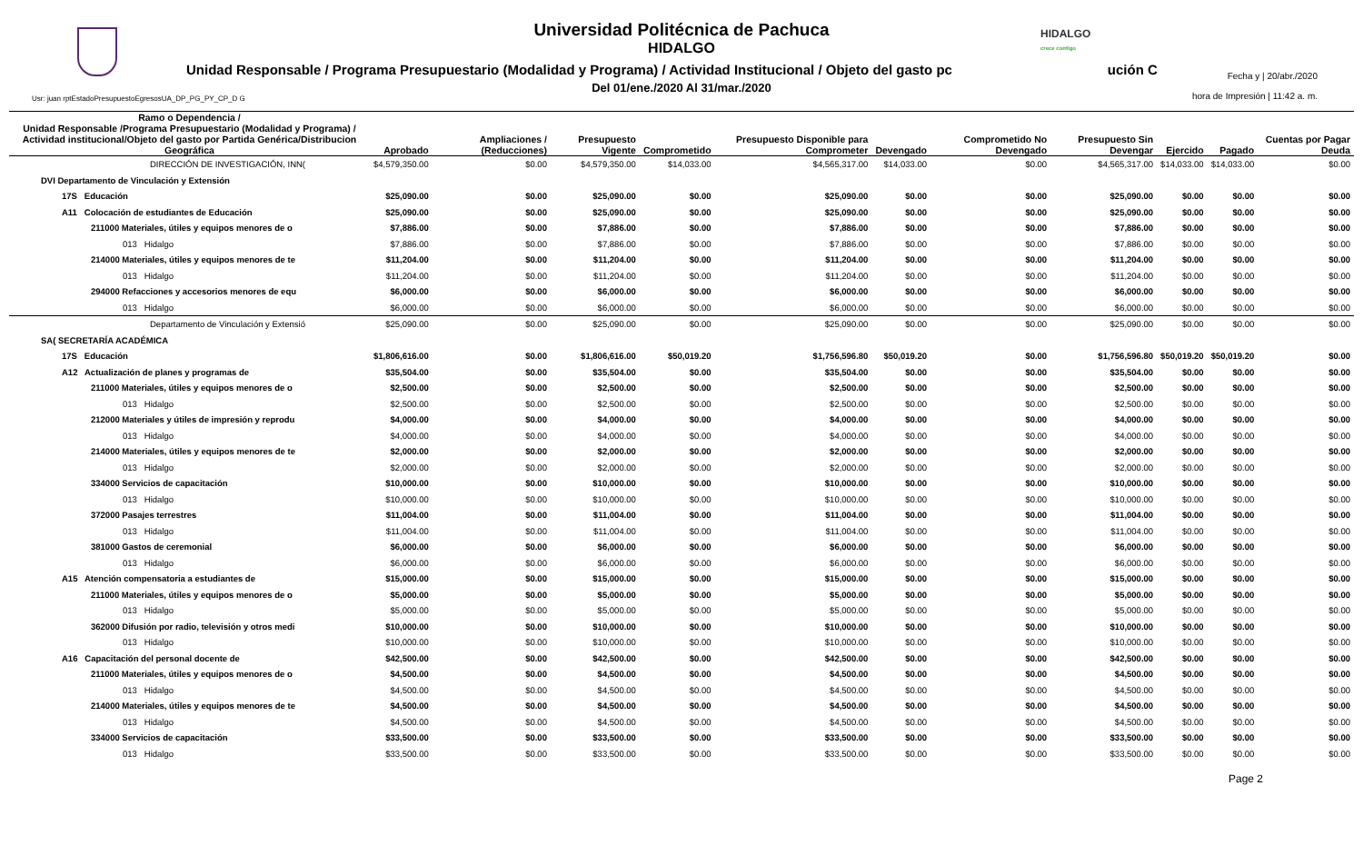HIDALGO
crece contigo
Universidad Politécnica de Pachuca
HIDALGO
Unidad Responsable / Programa Presupuestario (Modalidad y Programa) / Actividad Institucional / Objeto del gasto pc ución C
Del 01/ene./2020 Al 31/mar./2020
Usr: juan rptEstadoPresupuestoEgresosUA_DP_PG_PY_CP_D G
Fecha y | 20/abr./2020
hora de Impresión | 11:42 a. m.
| Ramo o Dependencia / Unidad Responsable /Programa Presupuestario (Modalidad y Programa) / Actividad institucional/Objeto del gasto por Partida Genérica/Distribucion Geográfica | Aprobado | Ampliaciones / (Reducciones) | Presupuesto Vigente | Comprometido | Presupuesto Disponible para Comprometer | Devengado | Comprometido No Devengado | Presupuesto Sin Devengar | Ejercido | Pagado | Cuentas por Pagar Deuda |
| --- | --- | --- | --- | --- | --- | --- | --- | --- | --- | --- | --- |
| DIRECCIÓN DE INVESTIGACIÓN, INN( | $4,579,350.00 | $0.00 | $4,579,350.00 | $14,033.00 | $4,565,317.00 | $14,033.00 | $0.00 | $4,565,317.00 | $14,033.00 | $14,033.00 | $0.00 |
| DVI Departamento de Vinculación y Extensión | | | | | | | | | | | |
| 17S Educación | $25,090.00 | $0.00 | $25,090.00 | $0.00 | $25,090.00 | $0.00 | $0.00 | $25,090.00 | $0.00 | $0.00 | $0.00 |
| A11 Colocación de estudiantes de Educación | $25,090.00 | $0.00 | $25,090.00 | $0.00 | $25,090.00 | $0.00 | $0.00 | $25,090.00 | $0.00 | $0.00 | $0.00 |
| 211000 Materiales, útiles y equipos menores de o | $7,886.00 | $0.00 | $7,886.00 | $0.00 | $7,886.00 | $0.00 | $0.00 | $7,886.00 | $0.00 | $0.00 | $0.00 |
| 013 Hidalgo | $7,886.00 | $0.00 | $7,886.00 | $0.00 | $7,886.00 | $0.00 | $0.00 | $7,886.00 | $0.00 | $0.00 | $0.00 |
| 214000 Materiales, útiles y equipos menores de te | $11,204.00 | $0.00 | $11,204.00 | $0.00 | $11,204.00 | $0.00 | $0.00 | $11,204.00 | $0.00 | $0.00 | $0.00 |
| 013 Hidalgo | $11,204.00 | $0.00 | $11,204.00 | $0.00 | $11,204.00 | $0.00 | $0.00 | $11,204.00 | $0.00 | $0.00 | $0.00 |
| 294000 Refacciones y accesorios menores de equ | $6,000.00 | $0.00 | $6,000.00 | $0.00 | $6,000.00 | $0.00 | $0.00 | $6,000.00 | $0.00 | $0.00 | $0.00 |
| 013 Hidalgo | $6,000.00 | $0.00 | $6,000.00 | $0.00 | $6,000.00 | $0.00 | $0.00 | $6,000.00 | $0.00 | $0.00 | $0.00 |
| Departamento de Vinculación y Extensió | $25,090.00 | $0.00 | $25,090.00 | $0.00 | $25,090.00 | $0.00 | $0.00 | $25,090.00 | $0.00 | $0.00 | $0.00 |
| SA( SECRETARÍA ACADÉMICA | | | | | | | | | | | |
| 17S Educación | $1,806,616.00 | $0.00 | $1,806,616.00 | $50,019.20 | $1,756,596.80 | $50,019.20 | $0.00 | $1,756,596.80 | $50,019.20 | $50,019.20 | $0.00 |
| A12 Actualización de planes y programas de | $35,504.00 | $0.00 | $35,504.00 | $0.00 | $35,504.00 | $0.00 | $0.00 | $35,504.00 | $0.00 | $0.00 | $0.00 |
| 211000 Materiales, útiles y equipos menores de o | $2,500.00 | $0.00 | $2,500.00 | $0.00 | $2,500.00 | $0.00 | $0.00 | $2,500.00 | $0.00 | $0.00 | $0.00 |
| 013 Hidalgo | $2,500.00 | $0.00 | $2,500.00 | $0.00 | $2,500.00 | $0.00 | $0.00 | $2,500.00 | $0.00 | $0.00 | $0.00 |
| 212000 Materiales y útiles de impresión y reprodu | $4,000.00 | $0.00 | $4,000.00 | $0.00 | $4,000.00 | $0.00 | $0.00 | $4,000.00 | $0.00 | $0.00 | $0.00 |
| 013 Hidalgo | $4,000.00 | $0.00 | $4,000.00 | $0.00 | $4,000.00 | $0.00 | $0.00 | $4,000.00 | $0.00 | $0.00 | $0.00 |
| 214000 Materiales, útiles y equipos menores de te | $2,000.00 | $0.00 | $2,000.00 | $0.00 | $2,000.00 | $0.00 | $0.00 | $2,000.00 | $0.00 | $0.00 | $0.00 |
| 013 Hidalgo | $2,000.00 | $0.00 | $2,000.00 | $0.00 | $2,000.00 | $0.00 | $0.00 | $2,000.00 | $0.00 | $0.00 | $0.00 |
| 334000 Servicios de capacitación | $10,000.00 | $0.00 | $10,000.00 | $0.00 | $10,000.00 | $0.00 | $0.00 | $10,000.00 | $0.00 | $0.00 | $0.00 |
| 013 Hidalgo | $10,000.00 | $0.00 | $10,000.00 | $0.00 | $10,000.00 | $0.00 | $0.00 | $10,000.00 | $0.00 | $0.00 | $0.00 |
| 372000 Pasajes terrestres | $11,004.00 | $0.00 | $11,004.00 | $0.00 | $11,004.00 | $0.00 | $0.00 | $11,004.00 | $0.00 | $0.00 | $0.00 |
| 013 Hidalgo | $11,004.00 | $0.00 | $11,004.00 | $0.00 | $11,004.00 | $0.00 | $0.00 | $11,004.00 | $0.00 | $0.00 | $0.00 |
| 381000 Gastos de ceremonial | $6,000.00 | $0.00 | $6,000.00 | $0.00 | $6,000.00 | $0.00 | $0.00 | $6,000.00 | $0.00 | $0.00 | $0.00 |
| 013 Hidalgo | $6,000.00 | $0.00 | $6,000.00 | $0.00 | $6,000.00 | $0.00 | $0.00 | $6,000.00 | $0.00 | $0.00 | $0.00 |
| A15 Atención compensatoria a estudiantes de | $15,000.00 | $0.00 | $15,000.00 | $0.00 | $15,000.00 | $0.00 | $0.00 | $15,000.00 | $0.00 | $0.00 | $0.00 |
| 211000 Materiales, útiles y equipos menores de o | $5,000.00 | $0.00 | $5,000.00 | $0.00 | $5,000.00 | $0.00 | $0.00 | $5,000.00 | $0.00 | $0.00 | $0.00 |
| 013 Hidalgo | $5,000.00 | $0.00 | $5,000.00 | $0.00 | $5,000.00 | $0.00 | $0.00 | $5,000.00 | $0.00 | $0.00 | $0.00 |
| 362000 Difusión por radio, televisión y otros medi | $10,000.00 | $0.00 | $10,000.00 | $0.00 | $10,000.00 | $0.00 | $0.00 | $10,000.00 | $0.00 | $0.00 | $0.00 |
| 013 Hidalgo | $10,000.00 | $0.00 | $10,000.00 | $0.00 | $10,000.00 | $0.00 | $0.00 | $10,000.00 | $0.00 | $0.00 | $0.00 |
| A16 Capacitación del personal docente de | $42,500.00 | $0.00 | $42,500.00 | $0.00 | $42,500.00 | $0.00 | $0.00 | $42,500.00 | $0.00 | $0.00 | $0.00 |
| 211000 Materiales, útiles y equipos menores de o | $4,500.00 | $0.00 | $4,500.00 | $0.00 | $4,500.00 | $0.00 | $0.00 | $4,500.00 | $0.00 | $0.00 | $0.00 |
| 013 Hidalgo | $4,500.00 | $0.00 | $4,500.00 | $0.00 | $4,500.00 | $0.00 | $0.00 | $4,500.00 | $0.00 | $0.00 | $0.00 |
| 214000 Materiales, útiles y equipos menores de te | $4,500.00 | $0.00 | $4,500.00 | $0.00 | $4,500.00 | $0.00 | $0.00 | $4,500.00 | $0.00 | $0.00 | $0.00 |
| 013 Hidalgo | $4,500.00 | $0.00 | $4,500.00 | $0.00 | $4,500.00 | $0.00 | $0.00 | $4,500.00 | $0.00 | $0.00 | $0.00 |
| 334000 Servicios de capacitación | $33,500.00 | $0.00 | $33,500.00 | $0.00 | $33,500.00 | $0.00 | $0.00 | $33,500.00 | $0.00 | $0.00 | $0.00 |
| 013 Hidalgo | $33,500.00 | $0.00 | $33,500.00 | $0.00 | $33,500.00 | $0.00 | $0.00 | $33,500.00 | $0.00 | $0.00 | $0.00 |
Page 2